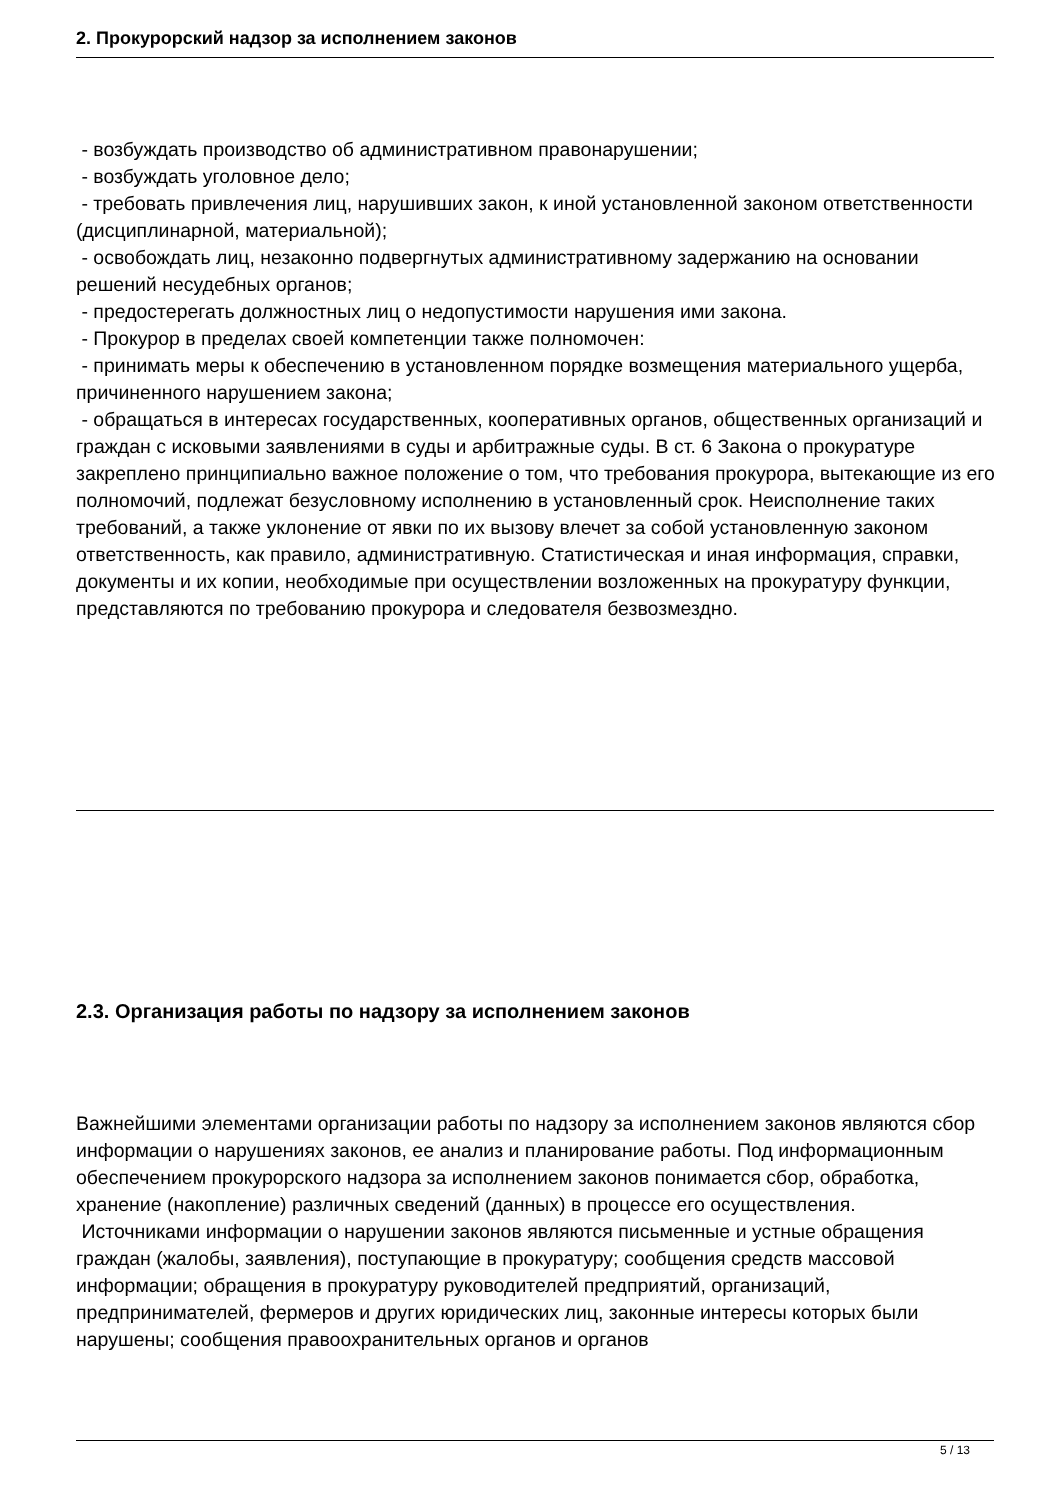2. Прокурорский надзор за исполнением законов
- возбуждать производство об административном правонарушении;
- возбуждать уголовное дело;
- требовать привлечения лиц, нарушивших закон, к иной установленной законом ответственности (дисциплинарной, материальной);
- освобождать лиц, незаконно подвергнутых административному задержанию на основании решений несудебных органов;
- предостерегать должностных лиц о недопустимости нарушения ими закона.
- Прокурор в пределах своей компетенции также полномочен:
- принимать меры к обеспечению в установленном порядке возмещения материального ущерба, причиненного нарушением закона;
- обращаться в интересах государственных, кооперативных органов, общественных организаций и граждан с исковыми заявлениями в суды и арбитражные суды. В ст. 6 Закона о прокуратуре закреплено принципиально важное положение о том, что требования прокурора, вытекающие из его полномочий, подлежат безусловному исполнению в установленный срок. Неисполнение таких требований, а также уклонение от явки по их вызову влечет за собой установленную законом ответственность, как правило, административную. Статистическая и иная информация, справки, документы и их копии, необходимые при осуществлении возложенных на прокуратуру функции, представляются по требованию прокурора и следователя безвозмездно.
2.3. Организация работы по надзору за исполнением законов
Важнейшими элементами организации работы по надзору за исполнением законов являются сбор информации о нарушениях законов, ее анализ и планирование работы. Под информационным обеспечением прокурорского надзора за исполнением законов понимается сбор, обработка, хранение (накопление) различных сведений (данных) в процессе его осуществления.
Источниками информации о нарушении законов являются письменные и устные обращения граждан (жалобы, заявления), поступающие в прокуратуру; сообщения средств массовой информации; обращения в прокуратуру руководителей предприятий, организаций, предпринимателей, фермеров и других юридических лиц, законные интересы которых были нарушены; сообщения правоохранительных органов и органов
5 / 13